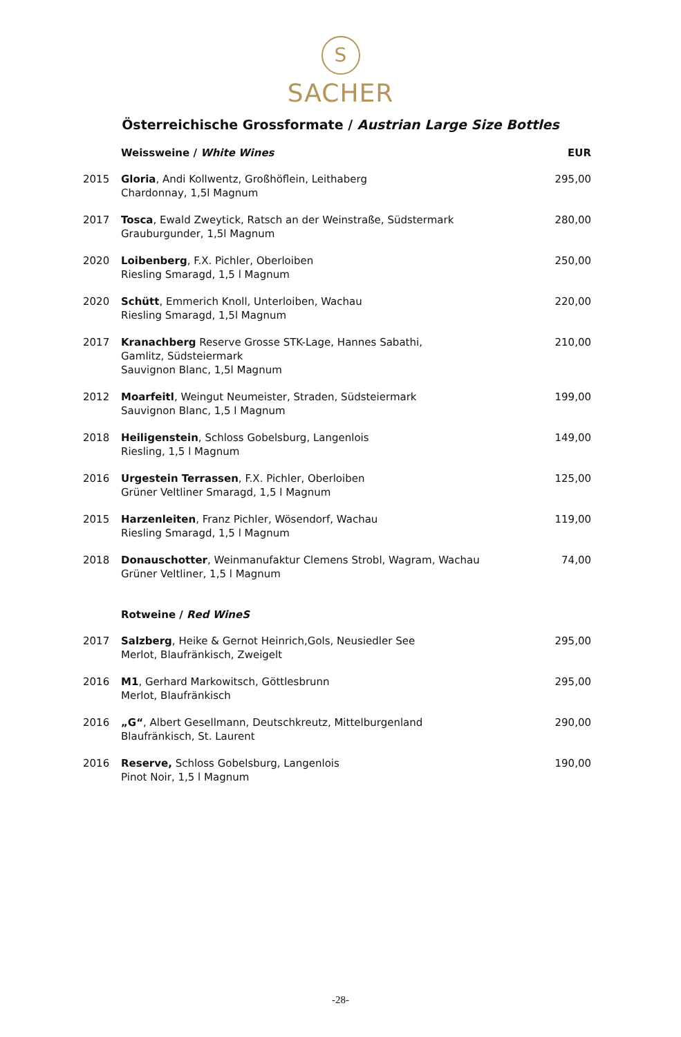S
SACHER
Österreichische Grossformate / Austrian Large Size Bottles
| | Weissweine / White Wines | EUR |
| --- | --- | --- |
| 2015 | Gloria , Andi Kollwentz, Großhöflein, Leithaberg Chardonnay, 1,5l Magnum | 295,00 |
| 2017 | Tosca , Ewald Zweytick, Ratsch an der Weinstraße, Südstermark Grauburgunder, 1,5l Magnum | 280,00 |
| 2020 | Loibenberg , F.X. Pichler, Oberloiben Riesling Smaragd, 1,5 l Magnum | 250,00 |
| 2020 | Schütt , Emmerich Knoll, Unterloiben, Wachau Riesling Smaragd, 1,5l Magnum | 220,00 |
| 2017 | Kranachberg Reserve Grosse STK-Lage, Hannes Sabathi, Gamlitz, Südsteiermark Sauvignon Blanc, 1,5l Magnum | 210,00 |
| 2012 | Moarfeitl , Weingut Neumeister, Straden, Südsteiermark Sauvignon Blanc, 1,5 l Magnum | 199,00 |
| 2018 | Heiligenstein , Schloss Gobelsburg, Langenlois Riesling, 1,5 l Magnum | 149,00 |
| 2016 | Urgestein Terrassen , F.X. Pichler, Oberloiben Grüner Veltliner Smaragd, 1,5 l Magnum | 125,00 |
| 2015 | Harzenleiten , Franz Pichler, Wösendorf, Wachau Riesling Smaragd, 1,5 l Magnum | 119,00 |
| 2018 | Donauschotter , Weinmanufaktur Clemens Strobl, Wagram, Wachau Grüner Veltliner, 1,5 l Magnum | 74,00 |
| | Rotweine / Red WineS | |
| 2017 | Salzberg , Heike & Gernot Heinrich,Gols, Neusiedler See Merlot, Blaufränkisch, Zweigelt | 295,00 |
| 2016 | M1 , Gerhard Markowitsch, Göttlesbrunn Merlot, Blaufränkisch | 295,00 |
| 2016 | „G“ , Albert Gesellmann, Deutschkreutz, Mittelburgenland Blaufränkisch, St. Laurent | 290,00 |
| 2016 | Reserve, Schloss Gobelsburg, Langenlois Pinot Noir, 1,5 l Magnum | 190,00 |
-28-